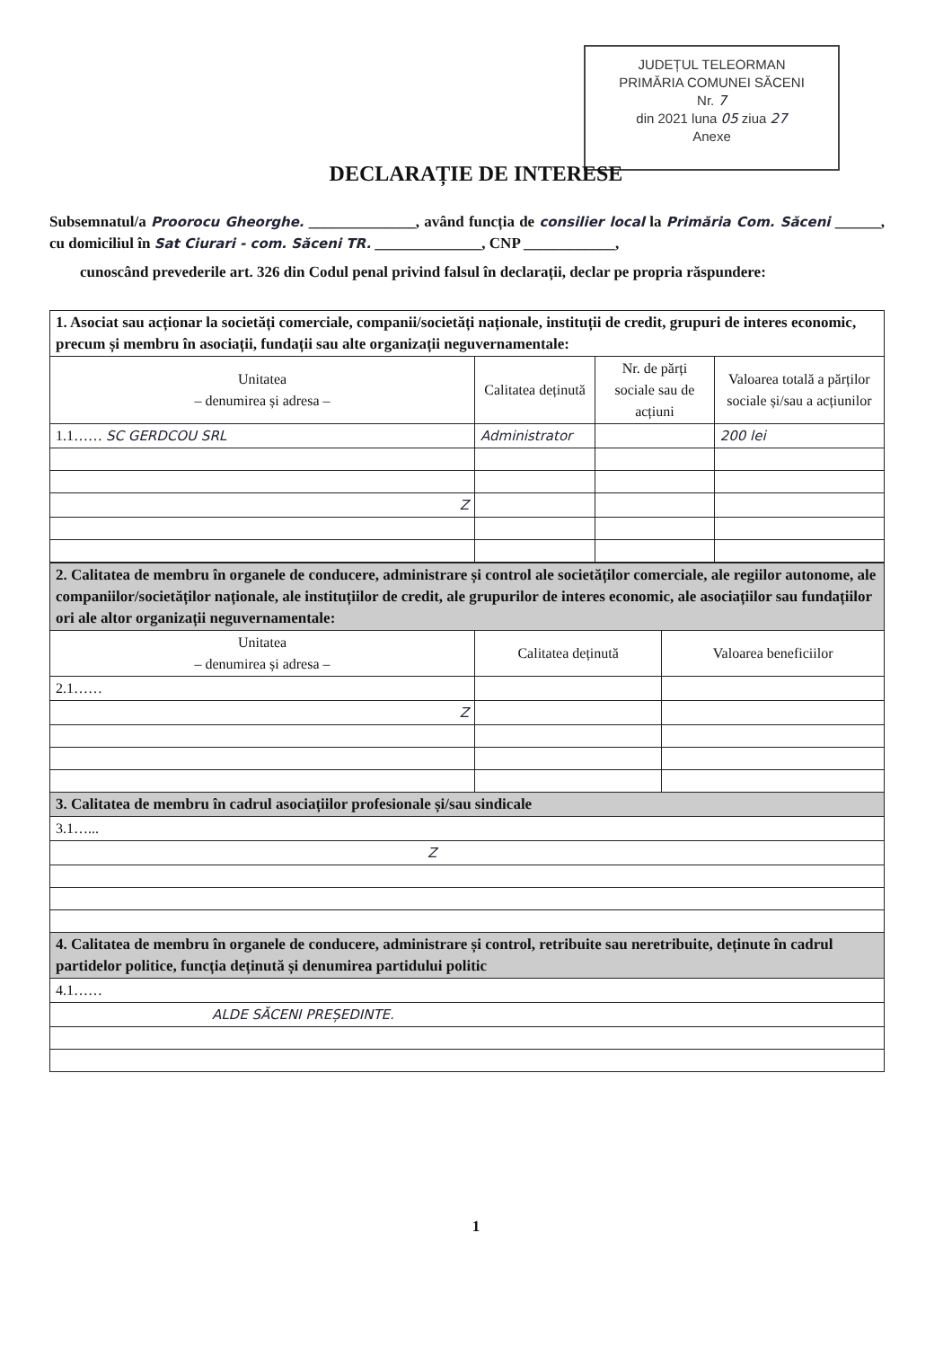JUDEȚUL TELEORMAN
PRIMĂRIA COMUNEI SĂCENI
Nr. 7
din 2021 luna 05 ziua 27
Anexe
DECLARAȚIE DE INTERESE
Subsemnatul/a Proorocu Gheorghe. ______________, având funcția de consilier local la Primăria Com. Săceni ______, cu domiciliul în Sat Ciurari - com. Săceni TR. ______________, CNP ____________,
cunoscând prevederile art. 326 din Codul penal privind falsul în declarații, declar pe propria răspundere:
| 1. Asociat sau acționar la societăți comerciale, companii/societăți naționale, instituții de credit, grupuri de interes economic, precum și membru în asociații, fundații sau alte organizații neguvernamentale: | | | |
| Unitatea – denumirea și adresa – | Calitatea deținută | Nr. de părți sociale sau de acțiuni | Valoarea totală a părților sociale și/sau a acțiunilor |
| 1.1…… SC GERDCOU SRL | Administrator | | 200 lei |
| Z | | | |
| 2. Calitatea de membru în organele de conducere, administrare și control ale societăților comerciale, ale regiilor autonome, ale companiilor/societăților naționale, ale instituțiilor de credit, ale grupurilor de interes economic, ale asociațiilor sau fundațiilor ori ale altor organizații neguvernamentale: | | |
| Unitatea – denumirea și adresa – | Calitatea deținută | Valoarea beneficiilor |
| 2.1…… | | |
| Z | | |
| 3. Calitatea de membru în cadrul asociațiilor profesionale și/sau sindicale | | |
| 3.1…... | | |
| Z | | |
| 4. Calitatea de membru în organele de conducere, administrare și control, retribuite sau neretribuite, deținute în cadrul partidelor politice, funcția deținută și denumirea partidului politic | | |
| 4.1…… | | |
| ALDE SĂCENI PREȘEDINTE. | | |
1